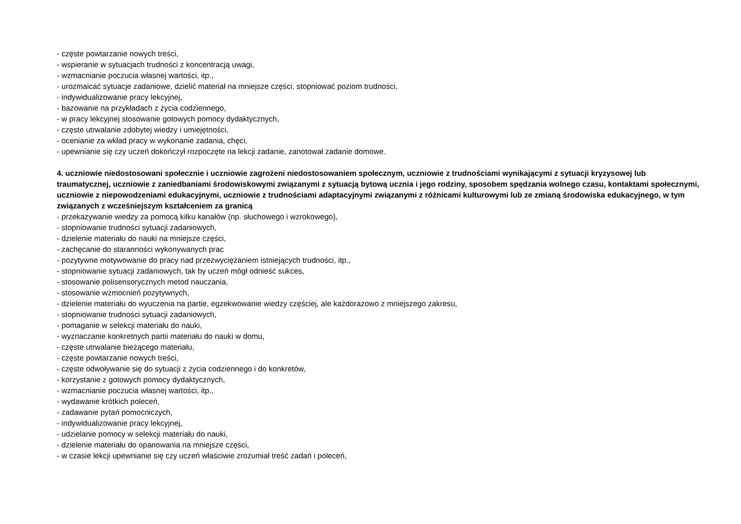- częste powtarzanie nowych treści,
- wspieranie w sytuacjach trudności z koncentracją uwagi,
- wzmacnianie poczucia własnej wartości, itp.,
- urozmaicać sytuacje zadaniowe, dzielić materiał na mniejsze części, stopniować poziom trudności,
- indywidualizowanie pracy lekcyjnej,
- bazowanie na przykładach z życia codziennego,
- w pracy lekcyjnej stosowanie gotowych pomocy dydaktycznych,
- częste utrwalanie zdobytej wiedzy i umiejętności,
- ocenianie za wkład pracy w wykonanie zadania, chęci,
- upewnianie się czy uczeń dokończył rozpoczęte na lekcji zadanie, zanotował zadanie domowe.
4. uczniowie niedostosowani społecznie i uczniowie zagrożeni niedostosowaniem społecznym, uczniowie z trudnościami wynikającymi z sytuacji kryzysowej lub traumatycznej, uczniowie z zaniedbaniami środowiskowymi związanymi z sytuacją bytową ucznia i jego rodziny, sposobem spędzania wolnego czasu, kontaktami społecznymi, uczniowie z niepowodzeniami edukacyjnymi, uczniowie z trudnościami adaptacyjnymi związanymi z różnicami kulturowymi lub ze zmianą środowiska edukacyjnego, w tym związanych z wcześniejszym kształceniem za granicą
- przekazywanie wiedzy za pomocą kilku kanałów (np. słuchowego i wzrokowego),
- stopniowanie trudności sytuacji zadaniowych,
- dzielenie materiału do nauki na mniejsze części,
- zachęcanie do staranności wykonywanych prac
- pozytywne motywowanie do pracy nad przezwyciężaniem istniejących trudności, itp.,
- stopniowanie sytuacji zadaniowych, tak by uczeń mógł odnieść sukces,
- stosowanie polisensorycznych metod nauczania,
- stosowanie wzmocnień pozytywnych,
- dzielenie materiału do wyuczenia na partie, egzekwowanie wiedzy częściej, ale każdorazowo z mniejszego zakresu,
- stopniowanie trudności sytuacji zadaniowych,
- pomaganie w selekcji materiału do nauki,
- wyznaczanie konkretnych partii materiału do nauki w domu,
- częste utrwalanie bieżącego materiału,
- częste powtarzanie nowych treści,
- częste odwoływanie się do sytuacji z życia codziennego i do konkretów,
- korzystanie z gotowych pomocy dydaktycznych,
- wzmacnianie poczucia własnej wartości, itp.,
- wydawanie krótkich poleceń,
- zadawanie pytań pomocniczych,
- indywidualizowanie pracy lekcyjnej,
- udzielanie pomocy w selekcji materiału do nauki,
- dzielenie materiału do opanowania na mniejsze części,
- w czasie lekcji upewnianie się czy uczeń właściwie zrozumiał treść zadań i poleceń,